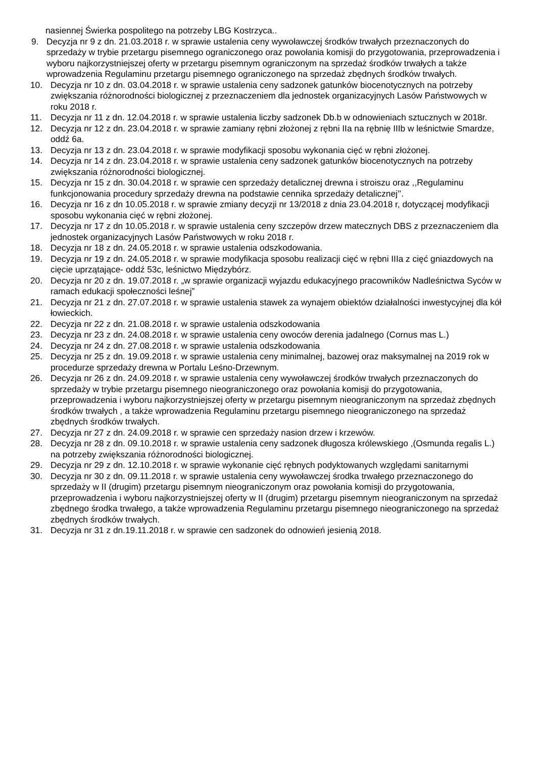nasiennej Świerka pospolitego na potrzeby LBG Kostrzyca..
9. Decyzja nr 9 z dn. 21.03.2018 r. w sprawie ustalenia ceny wywoławczej środków trwałych przeznaczonych do sprzedaży w trybie przetargu pisemnego ograniczonego oraz powołania komisji do przygotowania, przeprowadzenia i wyboru najkorzystniejszej oferty w przetargu pisemnym ograniczonym na sprzedaż środków trwałych a także wprowadzenia Regulaminu przetargu pisemnego ograniczonego na sprzedaż zbędnych środków trwałych.
10. Decyzja nr 10 z dn. 03.04.2018 r. w sprawie ustalenia ceny sadzonek gatunków biocenotycznych na potrzeby zwiększania różnorodności biologicznej z przeznaczeniem dla jednostek organizacyjnych Lasów Państwowych w roku 2018 r.
11. Decyzja nr 11 z dn. 12.04.2018 r. w sprawie ustalenia liczby sadzonek Db.b w odnowieniach sztucznych w 2018r.
12. Decyzja nr 12 z dn. 23.04.2018 r. w sprawie zamiany rębni złożonej z rębni IIa na rębnię IIIb w leśnictwie Smardze, oddź 6a.
13. Decyzja nr 13 z dn. 23.04.2018 r. w sprawie modyfikacji sposobu wykonania cięć w rębni złożonej.
14. Decyzja nr 14 z dn. 23.04.2018 r. w sprawie ustalenia ceny sadzonek gatunków biocenotycznych na potrzeby zwiększania różnorodności biologicznej.
15. Decyzja nr 15 z dn. 30.04.2018 r. w sprawie cen sprzedaży detalicznej drewna i stroiszu oraz ,,Regulaminu funkcjonowania procedury sprzedaży drewna na podstawie cennika sprzedaży detalicznej’’.
16. Decyzja nr 16 z dn 10.05.2018 r. w sprawie zmiany decyzji nr 13/2018 z dnia 23.04.2018 r, dotyczącej modyfikacji sposobu wykonania cięć w rębni złożonej.
17. Decyzja nr 17 z dn 10.05.2018 r. w sprawie ustalenia ceny szczepów drzew matecznych DBS z przeznaczeniem dla jednostek organizacyjnych Lasów Państwowych w roku 2018 r.
18. Decyzja nr 18 z dn. 24.05.2018 r. w sprawie ustalenia odszkodowania.
19. Decyzja nr 19 z dn. 24.05.2018 r. w sprawie modyfikacja sposobu realizacji cięć w rębni IIIa z cięć gniazdowych na cięcie uprzątające- oddź 53c, leśnictwo Międzybórz.
20. Decyzja nr 20 z dn. 19.07.2018 r. „w sprawie organizacji wyjazdu edukacyjnego pracowników Nadleśnictwa Syców w ramach edukacji społeczności leśnej”
21. Decyzja nr 21 z dn. 27.07.2018 r. w sprawie ustalenia stawek za wynajem obiektów działalności inwestycyjnej dla kół łowieckich.
22. Decyzja nr 22 z dn. 21.08.2018 r. w sprawie ustalenia odszkodowania
23. Decyzja nr 23 z dn. 24.08.2018 r. w sprawie ustalenia ceny owoców derenia jadalnego (Cornus mas L.)
24. Decyzja nr 24 z dn. 27.08.2018 r. w sprawie ustalenia odszkodowania
25. Decyzja nr 25 z dn. 19.09.2018 r. w sprawie ustalenia ceny minimalnej, bazowej oraz maksymalnej na 2019 rok w procedurze sprzedaży drewna w Portalu Leśno-Drzewnym.
26. Decyzja nr 26 z dn. 24.09.2018 r. w sprawie ustalenia ceny wywoławczej środków trwałych przeznaczonych do sprzedaży w trybie przetargu pisemnego nieograniczonego oraz powołania komisji do przygotowania, przeprowadzenia i wyboru najkorzystniejszej oferty w przetargu pisemnym nieograniczonym na sprzedaż zbędnych środków trwałych , a także wprowadzenia Regulaminu przetargu pisemnego nieograniczonego na sprzedaż zbędnych środków trwałych.
27. Decyzja nr 27 z dn. 24.09.2018 r. w sprawie cen sprzedaży nasion drzew i krzewów.
28. Decyzja nr 28 z dn. 09.10.2018 r. w sprawie ustalenia ceny sadzonek długosza królewskiego ,(Osmunda regalis L.) na potrzeby zwiększania różnorodności biologicznej.
29. Decyzja nr 29 z dn. 12.10.2018 r. w sprawie wykonanie cięć rębnych podyktowanych względami sanitarnymi
30. Decyzja nr 30 z dn. 09.11.2018 r. w sprawie ustalenia ceny wywoławczej środka trwałego przeznaczonego do sprzedaży w II (drugim) przetargu pisemnym nieograniczonym oraz powołania komisji do przygotowania, przeprowadzenia i wyboru najkorzystniejszej oferty w II (drugim) przetargu pisemnym nieograniczonym na sprzedaż zbędnego środka trwałego, a także wprowadzenia Regulaminu przetargu pisemnego nieograniczonego na sprzedaż zbędnych środków trwałych.
31. Decyzja nr 31 z dn.19.11.2018 r. w sprawie cen sadzonek do odnowień jesienią 2018.